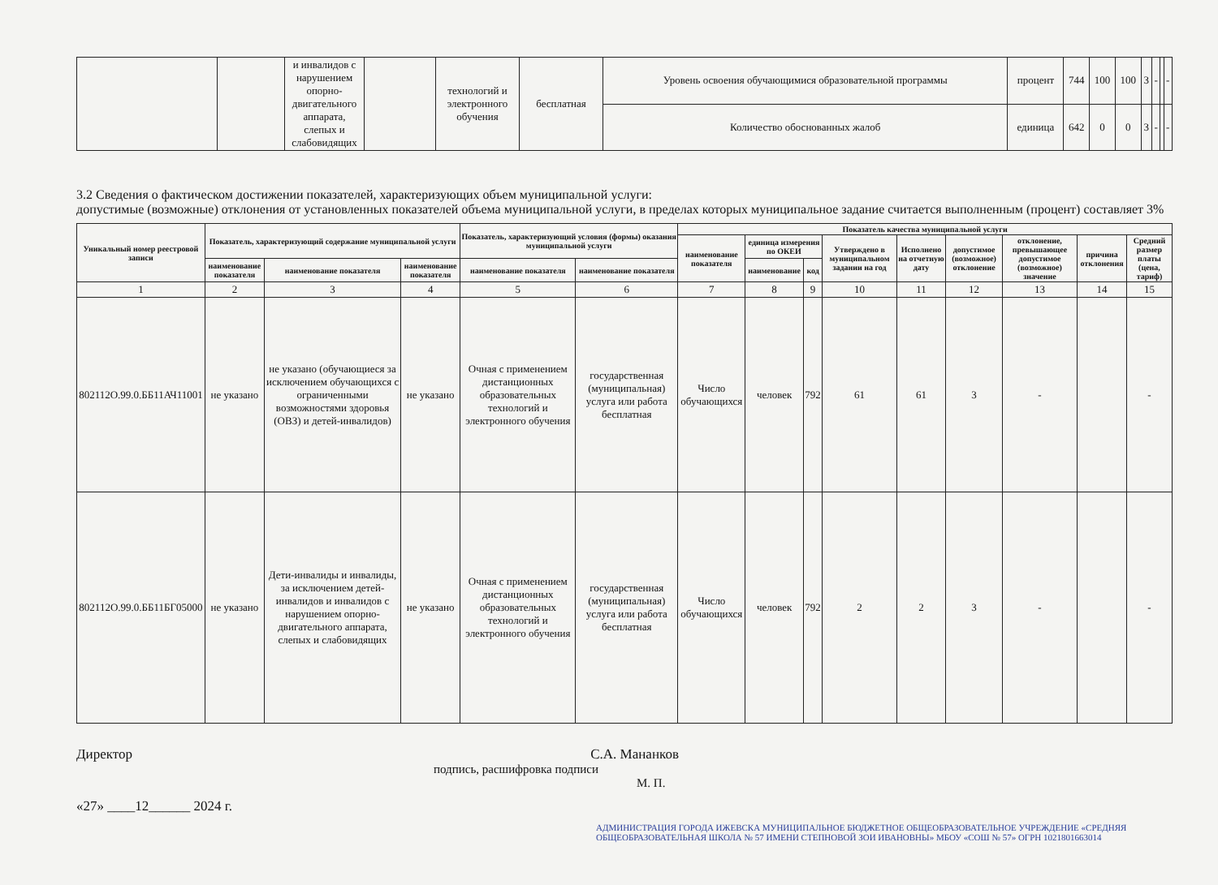| | | и инвалидов с нарушением опорно-двигательного аппарата, слепых и слабовидящих | | технологий и электронного обучения | бесплатная | Уровень освоения обучающимися образовательной программы | процент | 744 | 100 | 100 | 3 | - | | - |
| | | | | | | Количество обоснованных жалоб | единица | 642 | 0 | 0 | 3 | - | | - |
3.2 Сведения о фактическом достижении показателей, характеризующих объем муниципальной услуги:
допустимые (возможные) отклонения от установленных показателей объема муниципальной услуги, в пределах которых муниципальное задание считается выполненным (процент) составляет 3%
| Уникальный номер реестровой записи | Показатель, характеризующий содержание муниципальной услуги | | | Показатель, характеризующий условия (формы) оказания муниципальной услуги | | Показатель качества муниципальной услуги | | | | | | | | |
| --- | --- | --- | --- | --- | --- | --- | --- | --- | --- | --- | --- | --- | --- | --- |
| | | | | | | наименование показателя | единица измерения по ОКЕИ | | Утверждено в муниципальном задании на год | Исполнено на отчетную дату | допустимое (возможное) отклонение | отклонение, превышающее допустимое (возможное) значение | причина отклонения | Средний размер платы (цена, тариф) |
| | наименование показателя | наименование показателя | наименование показателя | наименование показателя | наименование показателя | | наименование | код | | | | | | |
| 1 | 2 | 3 | 4 | 5 | 6 | 7 | 8 | 9 | 10 | 11 | 12 | 13 | 14 | 15 |
| 802112О.99.0.ББ11АЧ11001 | не указано | не указано (обучающиеся за исключением обучающихся с ограниченными возможностями здоровья (ОВЗ) и детей-инвалидов) | не указано | Очная с применением дистанционных образовательных технологий и электронного обучения | государственная (муниципальная) услуга или работа бесплатная | Число обучающихся | человек | 792 | 61 | 61 | 3 | - | | - |
| 802112О.99.0.ББ11БГ05000 | не указано | Дети-инвалиды и инвалиды, за исключением детей-инвалидов и инвалидов с нарушением опорно-двигательного аппарата, слепых и слабовидящих | не указано | Очная с применением дистанционных образовательных технологий и электронного обучения | государственная (муниципальная) услуга или работа бесплатная | Число обучающихся | человек | 792 | 2 | 2 | 3 | - | | - |
Директор С.А. Мананков
подпись, расшифровка подписи
М. П.
«27» ____12______ 2024 г.
АДМИНИСТРАЦИЯ ГОРОДА ИЖЕВСКА МУНИЦИПАЛЬНОЕ БЮДЖЕТНОЕ ОБЩЕОБРАЗОВАТЕЛЬНОЕ УЧРЕЖДЕНИЕ «СРЕДНЯЯ ОБЩЕОБРАЗОВАТЕЛЬНАЯ ШКОЛА № 57 ИМЕНИ СТЕПНОВОЙ ЗОИ ИВАНОВНЫ» МБОУ «СОШ № 57» ОГРН 1021801663014